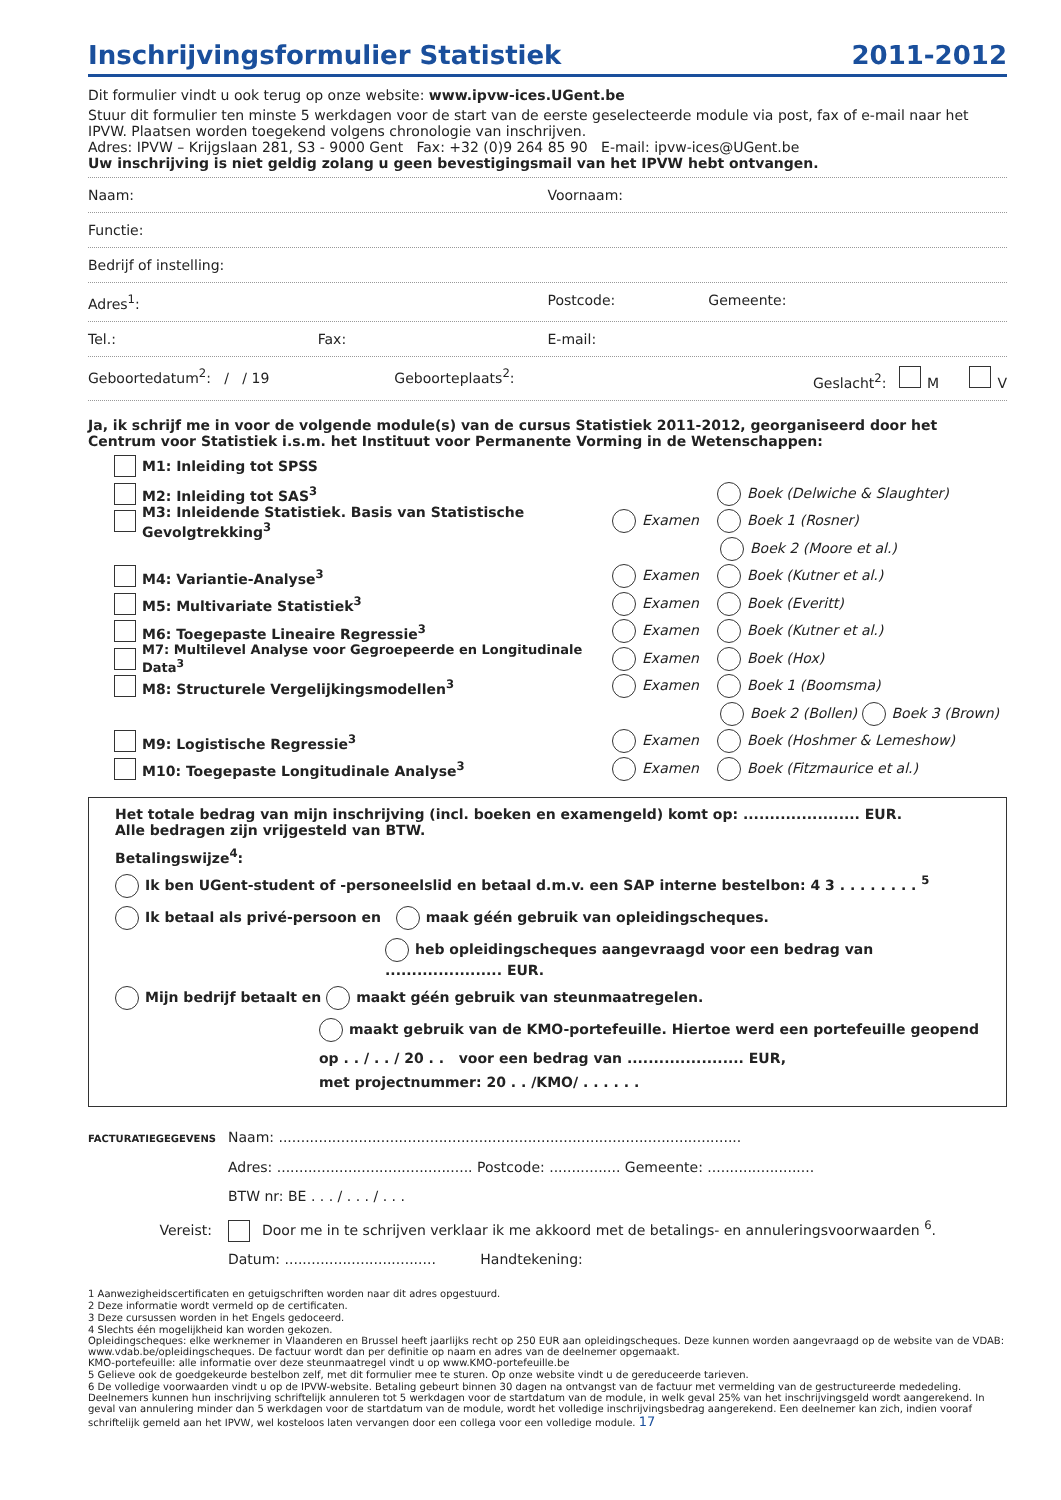Inschrijvingsformulier Statistiek 2011-2012
Dit formulier vindt u ook terug op onze website: www.ipvw-ices.UGent.be
Stuur dit formulier ten minste 5 werkdagen voor de start van de eerste geselecteerde module via post, fax of e-mail naar het IPVW. Plaatsen worden toegekend volgens chronologie van inschrijven.
Adres: IPVW – Krijgslaan 281, S3 - 9000 Gent Fax: +32 (0)9 264 85 90 E-mail: ipvw-ices@UGent.be
Uw inschrijving is niet geldig zolang u geen bevestigingsmail van het IPVW hebt ontvangen.
Naam: Voornaam:
Functie:
Bedrijf of instelling:
Adres<sup>1</sup>: Postcode: Gemeente:
Tel.: Fax: E-mail:
Geboortedatum<sup>2</sup>: / / 19 Geboorteplaats<sup>2</sup>: Geslacht<sup>2</sup>: M V
Ja, ik schrijf me in voor de volgende module(s) van de cursus Statistiek 2011-2012, georganiseerd door het Centrum voor Statistiek i.s.m. het Instituut voor Permanente Vorming in de Wetenschappen:
M1: Inleiding tot SPSS
M2: Inleiding tot SAS<sup>3</sup> Boek (Delwiche & Slaughter)
M3: Inleidende Statistiek. Basis van Statistische Gevolgtrekking<sup>3</sup> Examen Boek 1 (Rosner)
Boek 2 (Moore et al.)
M4: Variantie-Analyse<sup>3</sup> Examen Boek (Kutner et al.)
M5: Multivariate Statistiek<sup>3</sup> Examen Boek (Everitt)
M6: Toegepaste Lineaire Regressie<sup>3</sup> Examen Boek (Kutner et al.)
M7: Multilevel Analyse voor Gegroepeerde en Longitudinale Data<sup>3</sup> Examen Boek (Hox)
M8: Structurele Vergelijkingsmodellen<sup>3</sup> Examen Boek 1 (Boomsma)
Boek 2 (Bollen) Boek 3 (Brown)
M9: Logistische Regressie<sup>3</sup> Examen Boek (Hoshmer & Lemeshow)
M10: Toegepaste Longitudinale Analyse<sup>3</sup> Examen Boek (Fitzmaurice et al.)
Het totale bedrag van mijn inschrijving (incl. boeken en examengeld) komt op: ...................... EUR.
Alle bedragen zijn vrijgesteld van BTW.
Betalingswijze<sup>4</sup>:
Ik ben UGent-student of -personeelslid en betaal d.m.v. een SAP interne bestelbon: 4 3 . . . . . . . . <sup>5</sup>
Ik betaal als privé-persoon en maak géén gebruik van opleidingscheques.
heb opleidingscheques aangevraagd voor een bedrag van ...................... EUR.
Mijn bedrijf betaalt en maakt géén gebruik van steunmaatregelen.
maakt gebruik van de KMO-portefeuille. Hiertoe werd een portefeuille geopend
op . . / . . / 20 . . voor een bedrag van ...................... EUR,
met projectnummer: 20 . . /KMO/ . . . . . .
FACTURATIEGEGEVENS Naam: ........................................................................................................
Adres: ............................................ Postcode: ................ Gemeente: ........................
BTW nr: BE . . . / . . . / . . .
Vereist: Door me in te schrijven verklaar ik me akkoord met de betalings- en annuleringsvoorwaarden <sup>6</sup>.
Datum: .................................. Handtekening:
1 Aanwezigheidscertificaten en getuigschriften worden naar dit adres opgestuurd.
2 Deze informatie wordt vermeld op de certificaten.
3 Deze cursussen worden in het Engels gedoceerd.
4 Slechts één mogelijkheid kan worden gekozen.
Opleidingscheques: elke werknemer in Vlaanderen en Brussel heeft jaarlijks recht op 250 EUR aan opleidingscheques. Deze kunnen worden aangevraagd op de website van de VDAB: www.vdab.be/opleidingscheques. De factuur wordt dan per definitie op naam en adres van de deelnemer opgemaakt.
KMO-portefeuille: alle informatie over deze steunmaatregel vindt u op www.KMO-portefeuille.be
5 Gelieve ook de goedgekeurde bestelbon zelf, met dit formulier mee te sturen. Op onze website vindt u de gereduceerde tarieven.
6 De volledige voorwaarden vindt u op de IPVW-website. Betaling gebeurt binnen 30 dagen na ontvangst van de factuur met vermelding van de gestructureerde mededeling. Deelnemers kunnen hun inschrijving schriftelijk annuleren tot 5 werkdagen voor de startdatum van de module, in welk geval 25% van het inschrijvingsgeld wordt aangerekend. In geval van annulering minder dan 5 werkdagen voor de startdatum van de module, wordt het volledige inschrijvingsbedrag aangerekend. Een deelnemer kan zich, indien vooraf schriftelijk gemeld aan het IPVW, wel kosteloos laten vervangen door een collega voor een volledige module. 17